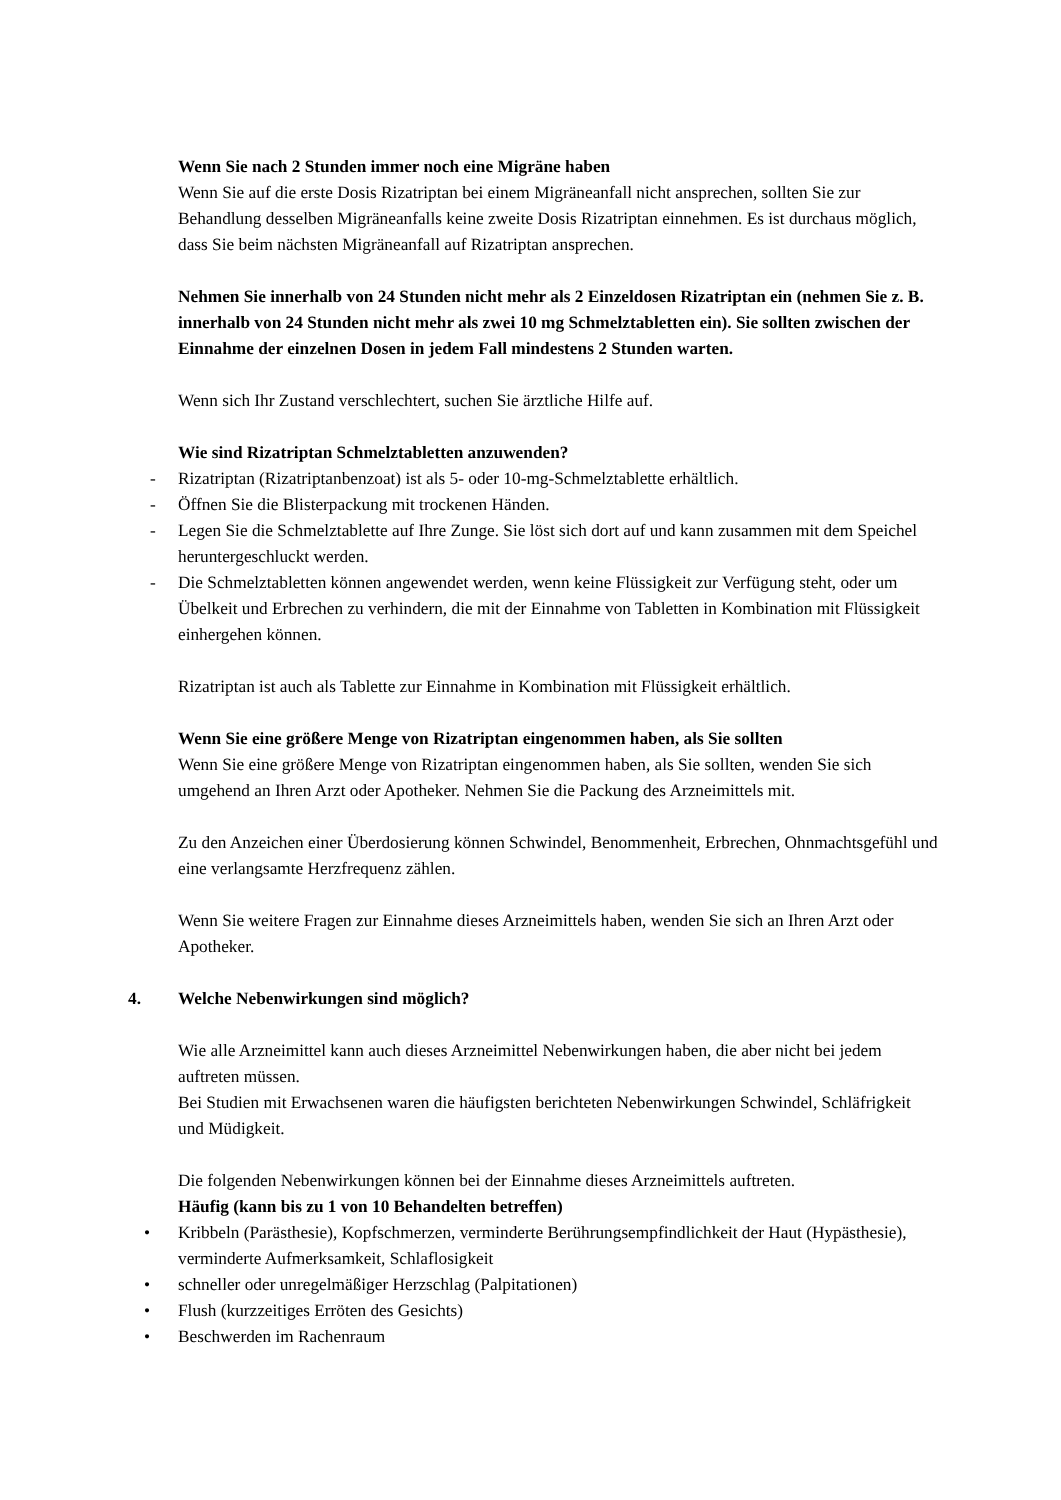Wenn Sie nach 2 Stunden immer noch eine Migräne haben
Wenn Sie auf die erste Dosis Rizatriptan bei einem Migräneanfall nicht ansprechen, sollten Sie zur Behandlung desselben Migräneanfalls keine zweite Dosis Rizatriptan einnehmen. Es ist durchaus möglich, dass Sie beim nächsten Migräneanfall auf Rizatriptan ansprechen.
Nehmen Sie innerhalb von 24 Stunden nicht mehr als 2 Einzeldosen Rizatriptan ein (nehmen Sie z. B. innerhalb von 24 Stunden nicht mehr als zwei 10 mg Schmelztabletten ein). Sie sollten zwischen der Einnahme der einzelnen Dosen in jedem Fall mindestens 2 Stunden warten.
Wenn sich Ihr Zustand verschlechtert, suchen Sie ärztliche Hilfe auf.
Wie sind Rizatriptan Schmelztabletten anzuwenden?
- Rizatriptan (Rizatriptanbenzoat) ist als 5- oder 10-mg-Schmelztablette erhältlich.
- Öffnen Sie die Blisterpackung mit trockenen Händen.
- Legen Sie die Schmelztablette auf Ihre Zunge. Sie löst sich dort auf und kann zusammen mit dem Speichel heruntergeschluckt werden.
- Die Schmelztabletten können angewendet werden, wenn keine Flüssigkeit zur Verfügung steht, oder um Übelkeit und Erbrechen zu verhindern, die mit der Einnahme von Tabletten in Kombination mit Flüssigkeit einhergehen können.
Rizatriptan ist auch als Tablette zur Einnahme in Kombination mit Flüssigkeit erhältlich.
Wenn Sie eine größere Menge von Rizatriptan eingenommen haben, als Sie sollten
Wenn Sie eine größere Menge von Rizatriptan eingenommen haben, als Sie sollten, wenden Sie sich umgehend an Ihren Arzt oder Apotheker. Nehmen Sie die Packung des Arzneimittels mit.
Zu den Anzeichen einer Überdosierung können Schwindel, Benommenheit, Erbrechen, Ohnmachtsgefühl und eine verlangsamte Herzfrequenz zählen.
Wenn Sie weitere Fragen zur Einnahme dieses Arzneimittels haben, wenden Sie sich an Ihren Arzt oder Apotheker.
4. Welche Nebenwirkungen sind möglich?
Wie alle Arzneimittel kann auch dieses Arzneimittel Nebenwirkungen haben, die aber nicht bei jedem auftreten müssen.
Bei Studien mit Erwachsenen waren die häufigsten berichteten Nebenwirkungen Schwindel, Schläfrigkeit und Müdigkeit.
Die folgenden Nebenwirkungen können bei der Einnahme dieses Arzneimittels auftreten.
Häufig (kann bis zu 1 von 10 Behandelten betreffen)
• Kribbeln (Parästhesie), Kopfschmerzen, verminderte Berührungsempfindlichkeit der Haut (Hypästhesie), verminderte Aufmerksamkeit, Schlaflosigkeit
• schneller oder unregelmäßiger Herzschlag (Palpitationen)
• Flush (kurzzeitiges Erröten des Gesichts)
• Beschwerden im Rachenraum